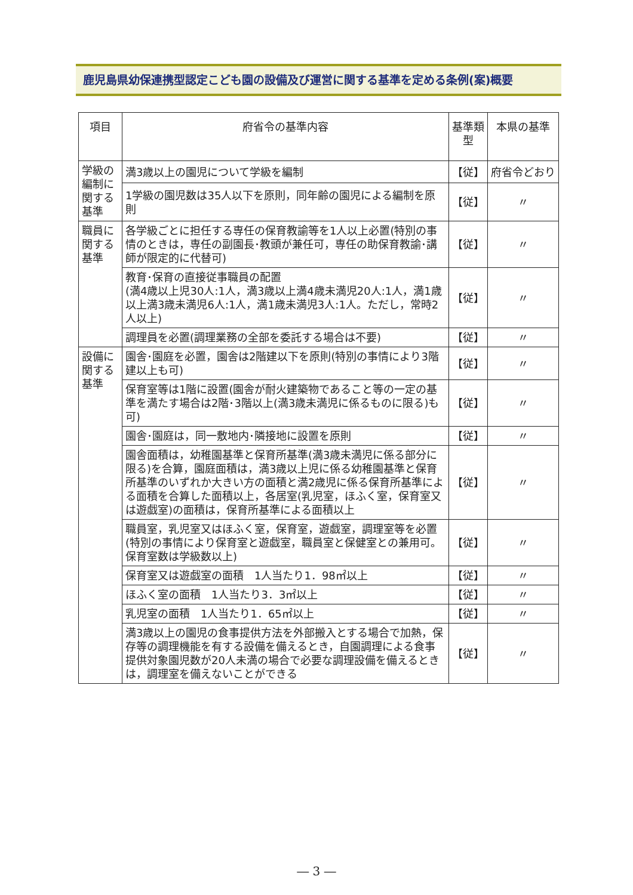鹿児島県幼保連携型認定こども園の設備及び運営に関する基準を定める条例(案)概要
| 項目 | 府省令の基準内容 | 基準類型 | 本県の基準 |
| --- | --- | --- | --- |
| 学級の編制に関する基準 | 満3歳以上の園児について学級を編制 | 【従】 | 府省令どおり |
| | 1学級の園児数は35人以下を原則，同年齢の園児による編制を原則 | 【従】 | 〃 |
| 職員に関する基準 | 各学級ごとに担任する専任の保育教諭等を1人以上必置(特別の事情のときは，専任の副園長･教頭が兼任可，専任の助保育教諭･講師が限定的に代替可) | 【従】 | 〃 |
| | 教育･保育の直接従事職員の配置 (満4歳以上児30人:1人，満3歳以上満4歳未満児20人:1人，満1歳以上満3歳未満児6人:1人，満1歳未満児3人:1人。ただし，常時2人以上) | 【従】 | 〃 |
| | 調理員を必置(調理業務の全部を委託する場合は不要) | 【従】 | 〃 |
| 設備に関する基準 | 園舎･園庭を必置，園舎は2階建以下を原則(特別の事情により3階建以上も可) | 【従】 | 〃 |
| | 保育室等は1階に設置(園舎が耐火建築物であること等の一定の基準を満たす場合は2階･3階以上(満3歳未満児に係るものに限る)も可) | 【従】 | 〃 |
| | 園舎･園庭は，同一敷地内･隣接地に設置を原則 | 【従】 | 〃 |
| | 園舎面積は，幼稚園基準と保育所基準(満3歳未満児に係る部分に限る)を合算，園庭面積は，満3歳以上児に係る幼稚園基準と保育所基準のいずれか大きい方の面積と満2歳児に係る保育所基準による面積を合算した面積以上，各居室(乳児室，ほふく室，保育室又は遊戯室)の面積は，保育所基準による面積以上 | 【従】 | 〃 |
| | 職員室，乳児室又はほふく室，保育室，遊戯室，調理室等を必置(特別の事情により保育室と遊戯室，職員室と保健室との兼用可。保育室数は学級数以上) | 【従】 | 〃 |
| | 保育室又は遊戯室の面積 1人当たり1．98㎡以上 | 【従】 | 〃 |
| | ほふく室の面積 1人当たり3．3㎡以上 | 【従】 | 〃 |
| | 乳児室の面積 1人当たり1．65㎡以上 | 【従】 | 〃 |
| | 満3歳以上の園児の食事提供方法を外部搬入とする場合で加熱，保存等の調理機能を有する設備を備えるとき，自園調理による食事提供対象園児数が20人未満の場合で必要な調理設備を備えるときは，調理室を備えないことができる | 【従】 | 〃 |
― 3 ―